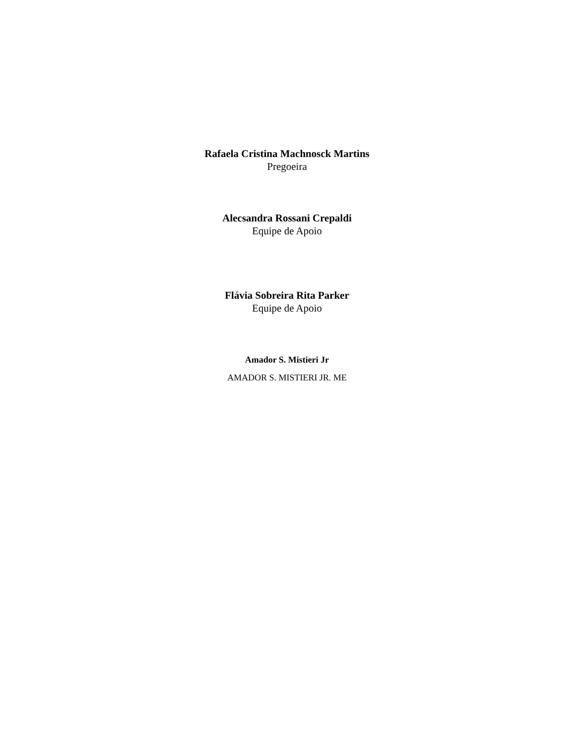Rafaela Cristina Machnosck Martins
Pregoeira
Alecsandra Rossani Crepaldi
Equipe de Apoio
Flávia Sobreira Rita Parker
Equipe de Apoio
Amador S. Mistieri Jr
AMADOR S. MISTIERI JR. ME